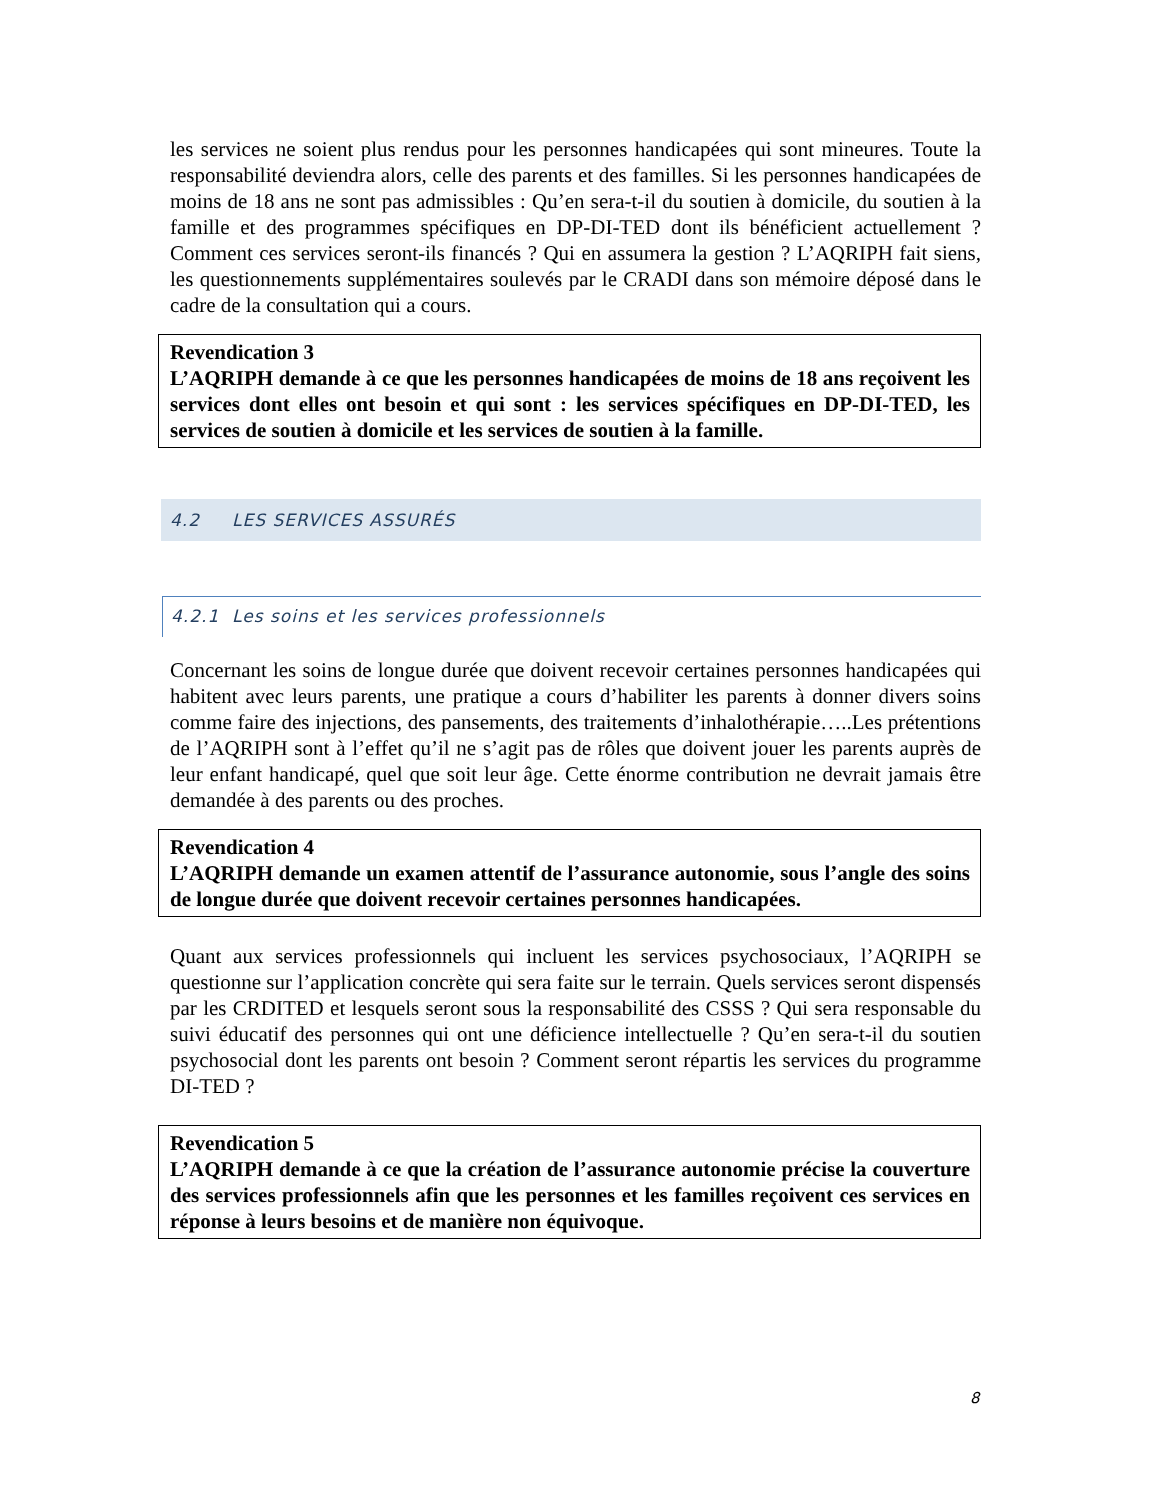les services ne soient plus rendus pour les personnes handicapées qui sont mineures. Toute la responsabilité deviendra alors, celle des parents et des familles. Si les personnes handicapées de moins de 18 ans ne sont pas admissibles : Qu’en sera-t-il du soutien à domicile, du soutien à la famille et des programmes spécifiques en DP-DI-TED dont ils bénéficient actuellement ? Comment ces services seront-ils financés ? Qui en assumera la gestion ? L’AQRIPH fait siens, les questionnements supplémentaires soulevés par le CRADI dans son mémoire déposé dans le cadre de la consultation qui a cours.
Revendication 3
L’AQRIPH demande à ce que les personnes handicapées de moins de 18 ans reçoivent les services dont elles ont besoin et qui sont : les services spécifiques en DP-DI-TED, les services de soutien à domicile et les services de soutien à la famille.
4.2 LES SERVICES ASSURÉS
4.2.1 Les soins et les services professionnels
Concernant les soins de longue durée que doivent recevoir certaines personnes handicapées qui habitent avec leurs parents, une pratique a cours d’habiliter les parents à donner divers soins comme faire des injections, des pansements, des traitements d’inhalothérapie…..Les prétentions de l’AQRIPH sont à l’effet qu’il ne s’agit pas de rôles que doivent jouer les parents auprès de leur enfant handicapé, quel que soit leur âge. Cette énorme contribution ne devrait jamais être demandée à des parents ou des proches.
Revendication 4
L’AQRIPH demande un examen attentif de l’assurance autonomie, sous l’angle des soins de longue durée que doivent recevoir certaines personnes handicapées.
Quant aux services professionnels qui incluent les services psychosociaux, l’AQRIPH se questionne sur l’application concrète qui sera faite sur le terrain. Quels services seront dispensés par les CRDITED et lesquels seront sous la responsabilité des CSSS ? Qui sera responsable du suivi éducatif des personnes qui ont une déficience intellectuelle ? Qu’en sera-t-il du soutien psychosocial dont les parents ont besoin ? Comment seront répartis les services du programme DI-TED ?
Revendication 5
L’AQRIPH demande à ce que la création de l’assurance autonomie précise la couverture des services professionnels afin que les personnes et les familles reçoivent ces services en réponse à leurs besoins et de manière non équivoque.
8